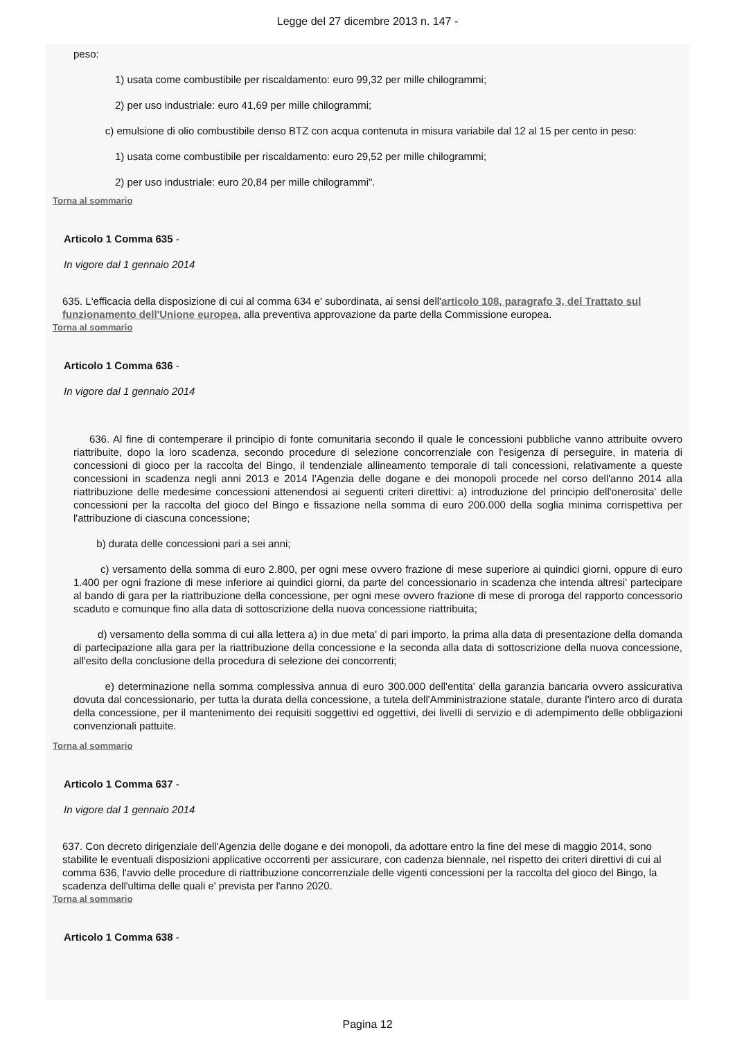Legge del 27 dicembre 2013 n. 147 -
peso:
1) usata come combustibile per riscaldamento: euro 99,32 per mille chilogrammi;
2) per uso industriale: euro 41,69 per mille chilogrammi;
c) emulsione di olio combustibile denso BTZ con acqua contenuta in misura variabile dal 12 al 15 per cento in peso:
1) usata come combustibile per riscaldamento: euro 29,52 per mille chilogrammi;
2) per uso industriale: euro 20,84 per mille chilogrammi".
Torna al sommario
Articolo 1 Comma 635 -
In vigore dal 1 gennaio 2014
635. L'efficacia della disposizione di cui al comma 634 e' subordinata, ai sensi dell'articolo 108, paragrafo 3, del Trattato sul funzionamento dell'Unione europea, alla preventiva approvazione da parte della Commissione europea.
Torna al sommario
Articolo 1 Comma 636 -
In vigore dal 1 gennaio 2014
636. Al fine di contemperare il principio di fonte comunitaria secondo il quale le concessioni pubbliche vanno attribuite ovvero riattribuite, dopo la loro scadenza, secondo procedure di selezione concorrenziale con l'esigenza di perseguire, in materia di concessioni di gioco per la raccolta del Bingo, il tendenziale allineamento temporale di tali concessioni, relativamente a queste concessioni in scadenza negli anni 2013 e 2014 l'Agenzia delle dogane e dei monopoli procede nel corso dell'anno 2014 alla riattribuzione delle medesime concessioni attenendosi ai seguenti criteri direttivi: a) introduzione del principio dell'onerosita' delle concessioni per la raccolta del gioco del Bingo e fissazione nella somma di euro 200.000 della soglia minima corrispettiva per l'attribuzione di ciascuna concessione;
b) durata delle concessioni pari a sei anni;
c) versamento della somma di euro 2.800, per ogni mese ovvero frazione di mese superiore ai quindici giorni, oppure di euro 1.400 per ogni frazione di mese inferiore ai quindici giorni, da parte del concessionario in scadenza che intenda altresi' partecipare al bando di gara per la riattribuzione della concessione, per ogni mese ovvero frazione di mese di proroga del rapporto concessorio scaduto e comunque fino alla data di sottoscrizione della nuova concessione riattribuita;
d) versamento della somma di cui alla lettera a) in due meta' di pari importo, la prima alla data di presentazione della domanda di partecipazione alla gara per la riattribuzione della concessione e la seconda alla data di sottoscrizione della nuova concessione, all'esito della conclusione della procedura di selezione dei concorrenti;
e) determinazione nella somma complessiva annua di euro 300.000 dell'entita' della garanzia bancaria ovvero assicurativa dovuta dal concessionario, per tutta la durata della concessione, a tutela dell'Amministrazione statale, durante l'intero arco di durata della concessione, per il mantenimento dei requisiti soggettivi ed oggettivi, dei livelli di servizio e di adempimento delle obbligazioni convenzionali pattuite.
Torna al sommario
Articolo 1 Comma 637 -
In vigore dal 1 gennaio 2014
637. Con decreto dirigenziale dell'Agenzia delle dogane e dei monopoli, da adottare entro la fine del mese di maggio 2014, sono stabilite le eventuali disposizioni applicative occorrenti per assicurare, con cadenza biennale, nel rispetto dei criteri direttivi di cui al comma 636, l'avvio delle procedure di riattribuzione concorrenziale delle vigenti concessioni per la raccolta del gioco del Bingo, la scadenza dell'ultima delle quali e' prevista per l'anno 2020.
Torna al sommario
Articolo 1 Comma 638 -
Pagina 12